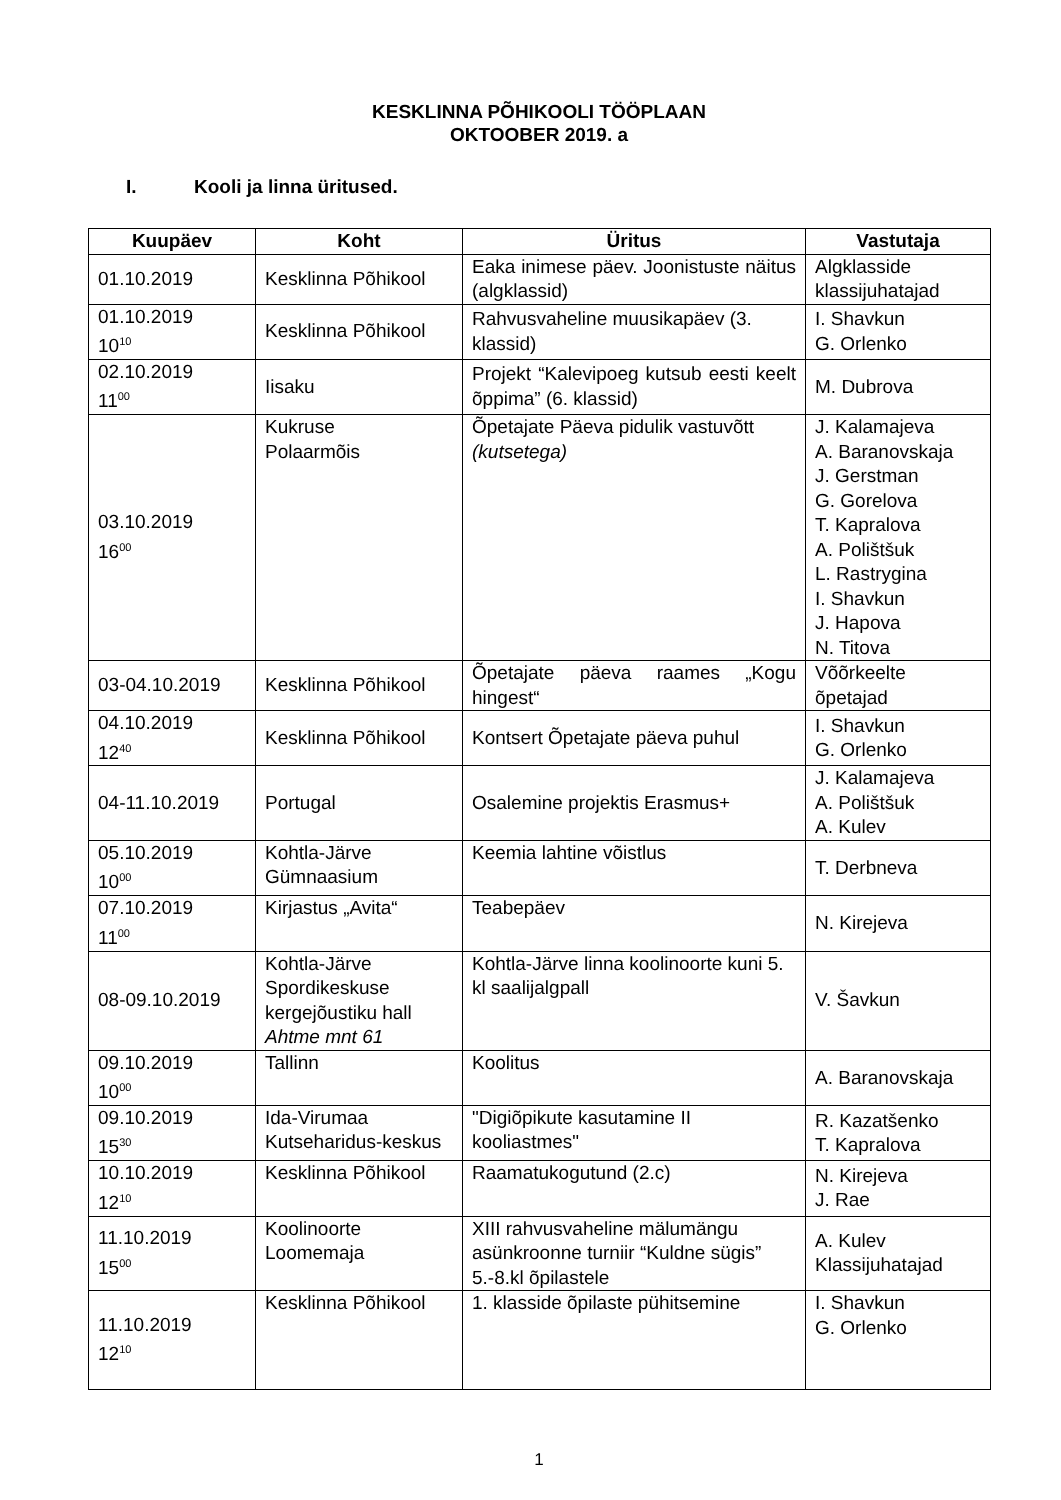KESKLINNA PÕHIKOOLI TÖÖPLAAN
OKTOOBER 2019. a
I. Kooli ja linna üritused.
| Kuupäev | Koht | Üritus | Vastutaja |
| --- | --- | --- | --- |
| 01.10.2019 | Kesklinna Põhikool | Eaka inimese päev. Joonistuste näitus (algklassid) | Algklasside klassijuhatajad |
| 01.10.2019 10<sup>10</sup> | Kesklinna Põhikool | Rahvusvaheline muusikapäev (3. klassid) | I. Shavkun G. Orlenko |
| 02.10.2019 11<sup>00</sup> | Iisaku | Projekt “Kalevipoeg kutsub eesti keelt õppima” (6. klassid) | M. Dubrova |
| 03.10.2019 16<sup>00</sup> | Kukruse Polaarmõis | Õpetajate Päeva pidulik vastuvõtt (kutsetega) | J. Kalamajeva A. Baranovskaja J. Gerstman G. Gorelova T. Kapralova A. Polištšuk L. Rastrygina I. Shavkun J. Hapova N. Titova |
| 03-04.10.2019 | Kesklinna Põhikool | Õpetajate päeva raames „Kogu hingest“ | Võõrkeelte õpetajad |
| 04.10.2019 12<sup>40</sup> | Kesklinna Põhikool | Kontsert Õpetajate päeva puhul | I. Shavkun G. Orlenko |
| 04-11.10.2019 | Portugal | Osalemine projektis Erasmus+ | J. Kalamajeva A. Polištšuk A. Kulev |
| 05.10.2019 10<sup>00</sup> | Kohtla-Järve Gümnaasium | Keemia lahtine võistlus | T. Derbneva |
| 07.10.2019 11<sup>00</sup> | Kirjastus „Avita“ | Teabepäev | N. Kirejeva |
| 08-09.10.2019 | Kohtla-Järve Spordikeskuse kergejõustiku hall Ahtme mnt 61 | Kohtla-Järve linna koolinoorte kuni 5. kl saalijalgpall | V. Šavkun |
| 09.10.2019 10<sup>00</sup> | Tallinn | Koolitus | A. Baranovskaja |
| 09.10.2019 15<sup>30</sup> | Ida-Virumaa Kutseharidus-keskus | "Digiõpikute kasutamine II kooliastmes" | R. Kazatšenko T. Kapralova |
| 10.10.2019 12<sup>10</sup> | Kesklinna Põhikool | Raamatukogutund (2.c) | N. Kirejeva J. Rae |
| 11.10.2019 15<sup>00</sup> | Koolinoorte Loomemaja | XIII rahvusvaheline mälumängu asünkroonne turniir “Kuldne sügis” 5.-8.kl õpilastele | A. Kulev Klassijuhatajad |
| 11.10.2019 12<sup>10</sup> | Kesklinna Põhikool | 1. klasside õpilaste pühitsemine | I. Shavkun G. Orlenko |
1